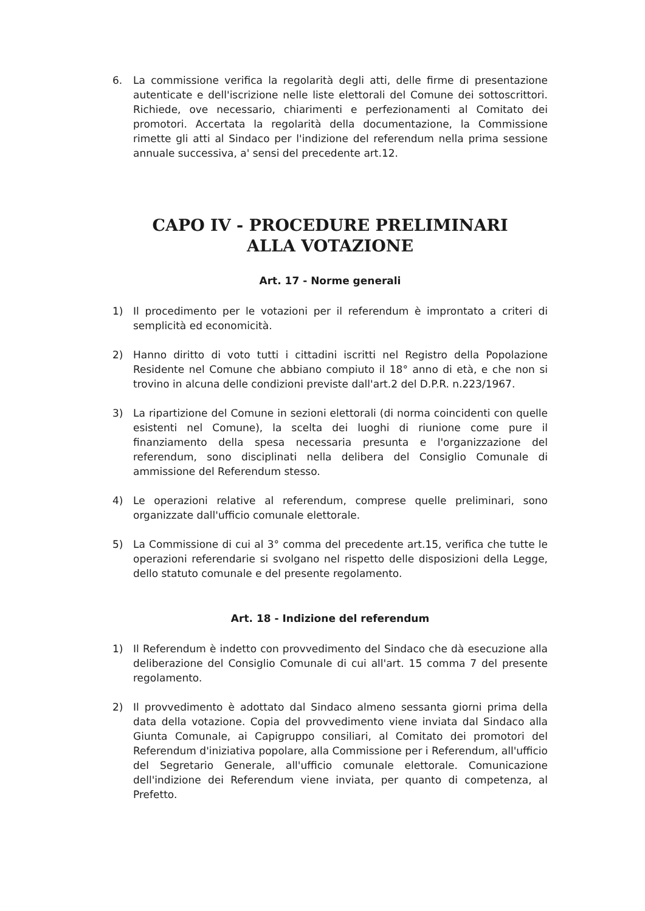6. La commissione verifica la regolarità degli atti, delle firme di presentazione autenticate e dell'iscrizione nelle liste elettorali del Comune dei sottoscrittori. Richiede, ove necessario, chiarimenti e perfezionamenti al Comitato dei promotori. Accertata la regolarità della documentazione, la Commissione rimette gli atti al Sindaco per l'indizione del referendum nella prima sessione annuale successiva, a' sensi del precedente art.12.
CAPO IV - PROCEDURE PRELIMINARI
ALLA VOTAZIONE
Art. 17 - Norme generali
1) Il procedimento per le votazioni per il referendum è improntato a criteri di semplicità ed economicità.
2) Hanno diritto di voto tutti i cittadini iscritti nel Registro della Popolazione Residente nel Comune che abbiano compiuto il 18° anno di età, e che non si trovino in alcuna delle condizioni previste dall'art.2 del D.P.R. n.223/1967.
3) La ripartizione del Comune in sezioni elettorali (di norma coincidenti con quelle esistenti nel Comune), la scelta dei luoghi di riunione come pure il finanziamento della spesa necessaria presunta e l'organizzazione del referendum, sono disciplinati nella delibera del Consiglio Comunale di ammissione del Referendum stesso.
4) Le operazioni relative al referendum, comprese quelle preliminari, sono organizzate dall'ufficio comunale elettorale.
5) La Commissione di cui al 3° comma del precedente art.15, verifica che tutte le operazioni referendarie si svolgano nel rispetto delle disposizioni della Legge, dello statuto comunale e del presente regolamento.
Art. 18 - Indizione del referendum
1) Il Referendum è indetto con provvedimento del Sindaco che dà esecuzione alla deliberazione del Consiglio Comunale di cui all'art. 15 comma 7 del presente regolamento.
2) Il provvedimento è adottato dal Sindaco almeno sessanta giorni prima della data della votazione. Copia del provvedimento viene inviata dal Sindaco alla Giunta Comunale, ai Capigruppo consiliari, al Comitato dei promotori del Referendum d'iniziativa popolare, alla Commissione per i Referendum, all'ufficio del Segretario Generale, all'ufficio comunale elettorale. Comunicazione dell'indizione dei Referendum viene inviata, per quanto di competenza, al Prefetto.